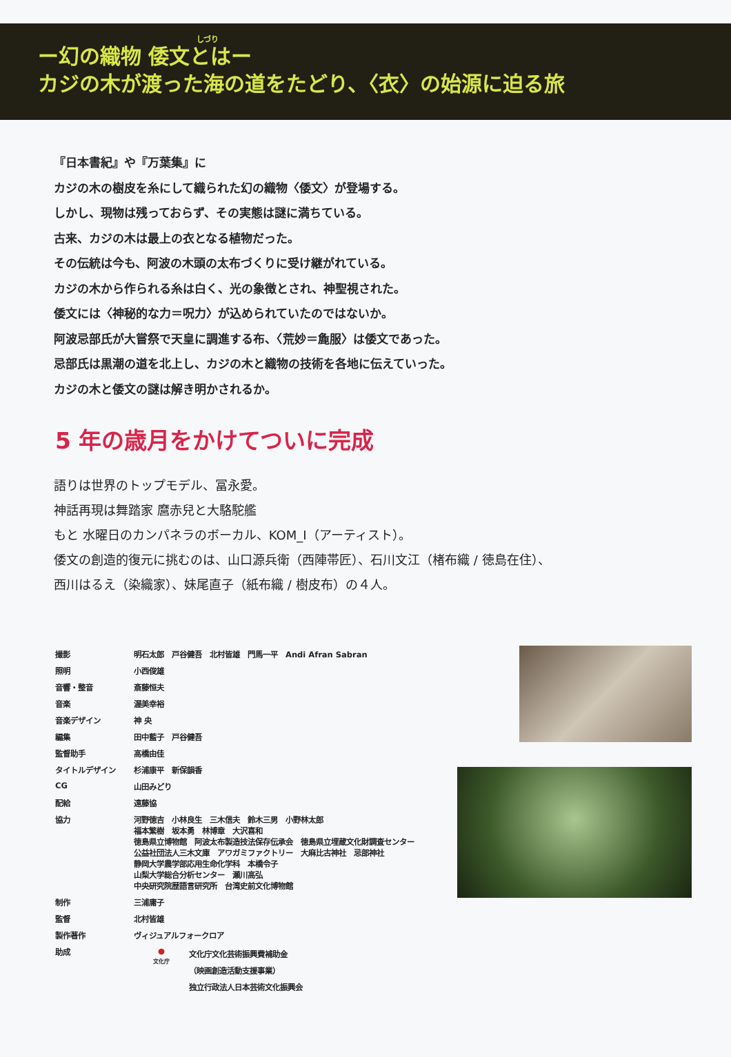しづり
ー幻の織物 倭文とはー
カジの木が渡った海の道をたどり、〈衣〉の始源に迫る旅
『日本書紀』や『万葉集』に
カジの木の樹皮を糸にして織られた幻の織物〈倭文〉が登場する。
しかし、現物は残っておらず、その実態は謎に満ちている。
古来、カジの木は最上の衣となる植物だった。
その伝統は今も、阿波の木頭の太布づくりに受け継がれている。
カジの木から作られる糸は白く、光の象徴とされ、神聖視された。
倭文には〈神秘的な力＝呪力〉が込められていたのではないか。
阿波忌部氏が大嘗祭で天皇に調進する布、〈荒妙＝麁服〉は倭文であった。
忌部氏は黒潮の道を北上し、カジの木と織物の技術を各地に伝えていった。
カジの木と倭文の謎は解き明かされるか。
5 年の歳月をかけてついに完成
語りは世界のトップモデル、冨永愛。
神話再現は舞踏家 麿赤兒と大駱駝艦
もと 水曜日のカンパネラのボーカル、KOM_I（アーティスト）。
倭文の創造的復元に挑むのは、山口源兵衛（西陣帯匠）、石川文江（楮布織 / 徳島在住）、
西川はるえ（染織家）、妹尾直子（紙布織 / 樹皮布）の４人。
| 撮影 | 明石太郎 戸谷健吾 北村皆雄 門馬一平 Andi Afran Sabran |
| 照明 | 小西俊雄 |
| 音響・整音 | 斎藤恒夫 |
| 音楽 | 渥美幸裕 |
| 音楽デザイン | 神 央 |
| 編集 | 田中藍子 戸谷健吾 |
| 監督助手 | 高橋由佳 |
| タイトルデザイン | 杉浦康平 新保韻香 |
| CG | 山田みどり |
| 配給 | 遠藤協 |
| 協力 | 河野徳吉 小林良生 三木信夫 鈴木三男 小野林太郎 福本繁樹 坂本勇 林博章 大沢喜和 徳島県立博物館 阿波太布製造技法保存伝承会 徳島県立埋蔵文化財調査センター 公益社団法人三木文庫 アワガミファクトリー 大麻比古神社 忌部神社 静岡大学農学部応用生命化学科 本橋令子 山梨大学総合分析センター 瀬川高弘 中央研究院歴語言研究所 台湾史前文化博物館 |
| 制作 | 三浦庸子 |
| 監督 | 北村皆雄 |
| 製作著作 | ヴィジュアルフォークロア |
| 助成 | ● 文化庁 文化庁文化芸術振興費補助金 （映画創造活動支援事業） 独立行政法人日本芸術文化振興会 |